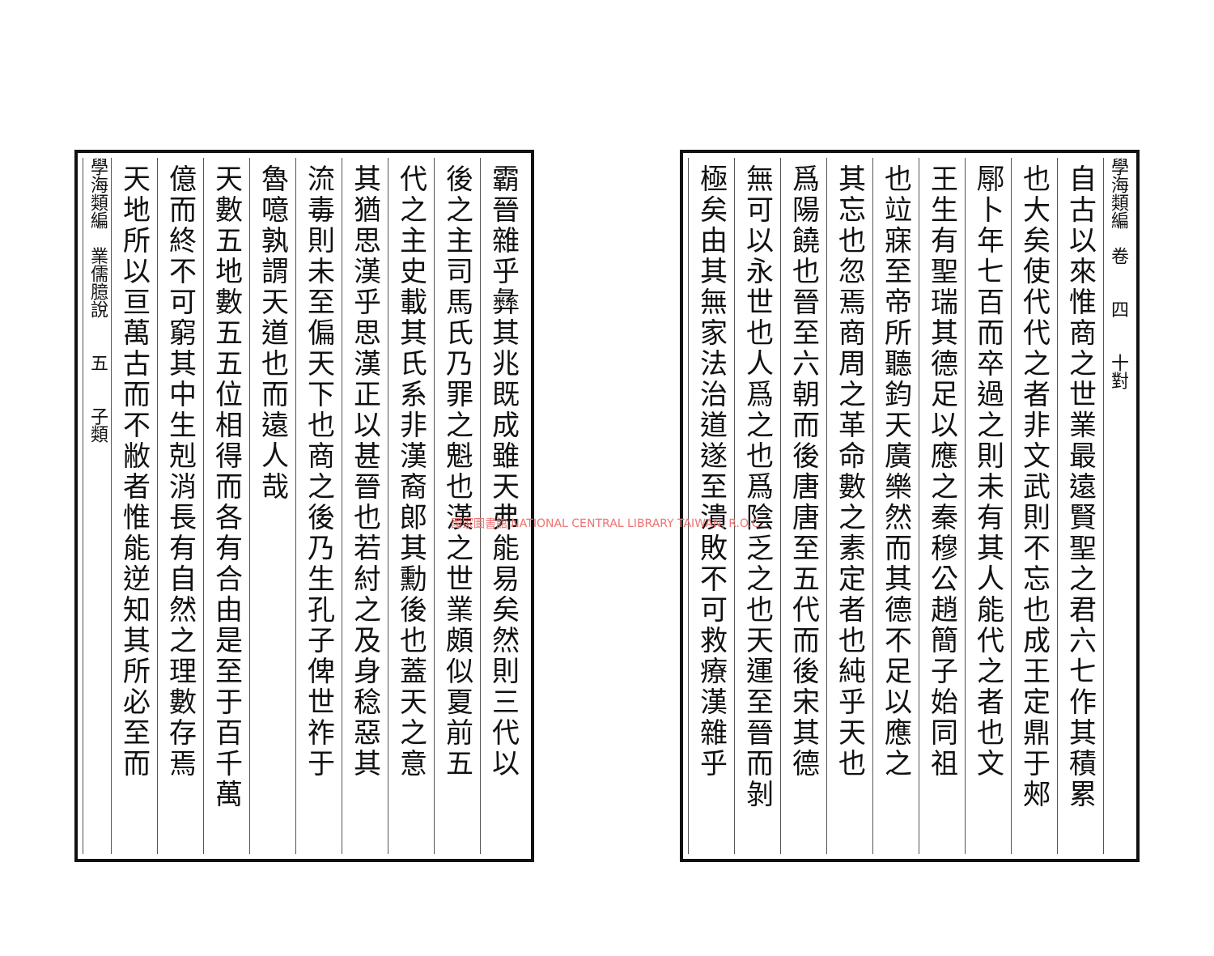學海類編　卷　　四　　十對
自古以來惟商之世業最遠賢聖之君六七作其積累
也大矣使代代之者非文武則不忘也成王定鼎于郟
鄏卜年七百而卒過之則未有其人能代之者也文
王生有聖瑞其德足以應之秦穆公趙簡子始同祖
也竝寐至帝所聽鈞天廣樂然而其德不足以應之
其忘也忽焉商周之革命數之素定者也純乎天也
爲陽饒也晉至六朝而後唐唐至五代而後宋其德
無可以永世也人爲之也爲陰乏之也天運至晉而剝
極矣由其無家法治道遂至潰敗不可救療漢雜乎
霸晉雜乎彝其兆既成雖天弗能易矣然則三代以
後之主司馬氏乃罪之魁也漢之世業頗似夏前五
代之主史載其氏系非漢裔郎其勳後也蓋天之意
其猶思漢乎思漢正以甚晉也若紂之及身稔惡其
流毒則未至偏天下也商之後乃生孔子俾世祚于
魯噫孰謂天道也而遠人哉
天數五地數五五位相得而各有合由是至于百千萬
億而終不可窮其中生剋消長有自然之理數存焉
天地所以亘萬古而不敝者惟能逆知其所必至而
學海類編　業儒臆說　　五　　子類
國家圖書館 NATIONAL CENTRAL LIBRARY TAIWAN, R.O.C.